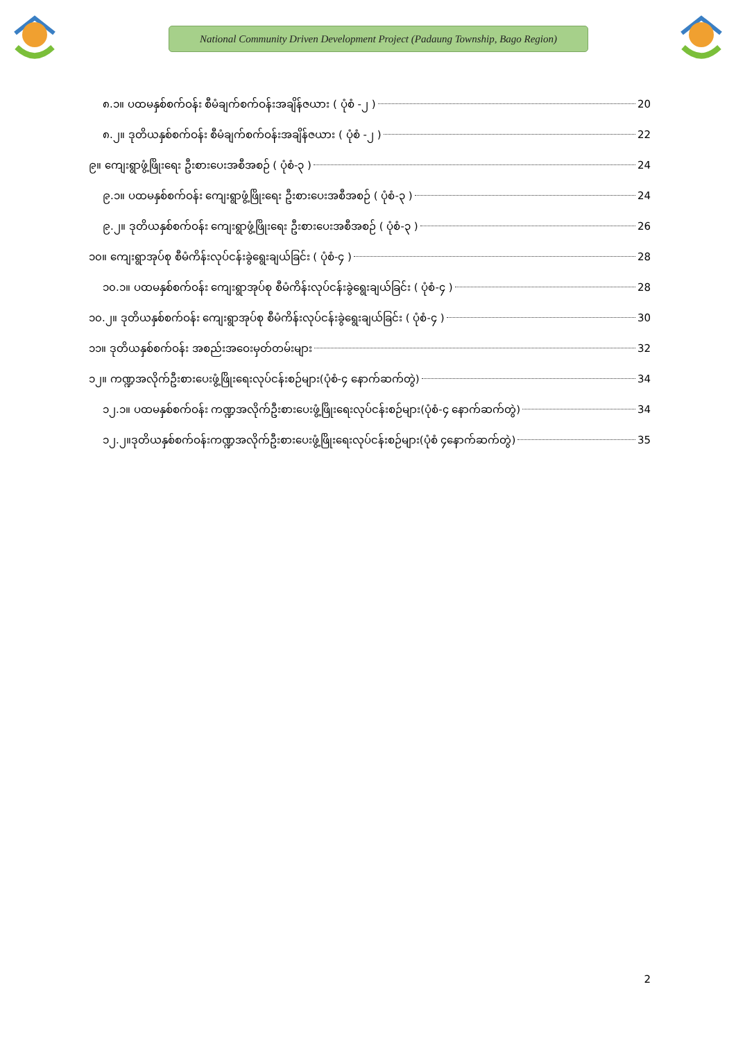National Community Driven Development Project (Padaung Township, Bago Region)
၈.၁။ ပထမနှစ်စက်ဝန်း စီမံချက်စက်ဝန်းအချိန်ဇယား ( ပုံစံ -၂ ) 20
၈.၂။ ဒုတိယနှစ်စက်ဝန်း စီမံချက်စက်ဝန်းအချိန်ဇယား ( ပုံစံ -၂ ) 22
၉။ ကျေးရွာဖွံ့ဖြိုးရေး ဦးစားပေးအစီအစဉ် ( ပုံစံ-၃ ) 24
၉.၁။ ပထမနှစ်စက်ဝန်း ကျေးရွာဖွံ့ဖြိုးရေး ဦးစားပေးအစီအစဉ် ( ပုံစံ-၃ ) 24
၉.၂။ ဒုတိယနှစ်စက်ဝန်း ကျေးရွာဖွံ့ဖြိုးရေး ဦးစားပေးအစီအစဉ် ( ပုံစံ-၃ ) 26
၁၀။ ကျေးရွာအုပ်စု စီမံကိန်းလုပ်ငန်းခွဲရွေးချယ်ခြင်း ( ပုံစံ-၄ ) 28
၁၀.၁။ ပထမနှစ်စက်ဝန်း ကျေးရွာအုပ်စု စီမံကိန်းလုပ်ငန်းခွဲရွေးချယ်ခြင်း ( ပုံစံ-၄ ) 28
၁၀.၂။ ဒုတိယနှစ်စက်ဝန်း ကျေးရွာအုပ်စု စီမံကိန်းလုပ်ငန်းခွဲရွေးချယ်ခြင်း ( ပုံစံ-၄ ) 30
၁၁။ ဒုတိယနှစ်စက်ဝန်း အစည်းအဝေးမှတ်တမ်းများ 32
၁၂။ ကဏ္ဍအလိုက်ဦးစားပေးဖွံ့ဖြိုးရေးလုပ်ငန်းစဉ်များ(ပုံစံ-၄ နောက်ဆက်တွဲ) 34
၁၂.၁။ ပထမနှစ်စက်ဝန်း ကဏ္ဍအလိုက်ဦးစားပေးဖွံ့ဖြိုးရေးလုပ်ငန်းစဉ်များ(ပုံစံ-၄ နောက်ဆက်တွဲ) 34
၁၂.၂။ဒုတိယနှစ်စက်ဝန်းကဏ္ဍအလိုက်ဦးစားပေးဖွံ့ဖြိုးရေးလုပ်ငန်းစဉ်များ(ပုံစံ ၄နောက်ဆက်တွဲ) 35
2